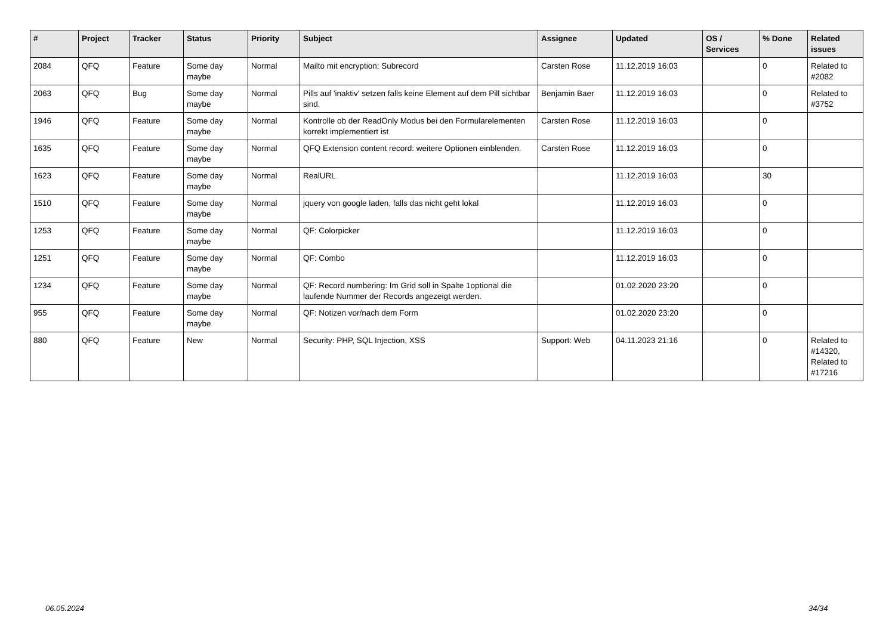| # | Project | Tracker | Status | Priority | Subject | Assignee | Updated | OS / Services | % Done | Related issues |
| --- | --- | --- | --- | --- | --- | --- | --- | --- | --- | --- |
| 2084 | QFQ | Feature | Some day maybe | Normal | Mailto mit encryption: Subrecord | Carsten Rose | 11.12.2019 16:03 | | 0 | Related to #2082 |
| 2063 | QFQ | Bug | Some day maybe | Normal | Pills auf 'inaktiv' setzen falls keine Element auf dem Pill sichtbar sind. | Benjamin Baer | 11.12.2019 16:03 | | 0 | Related to #3752 |
| 1946 | QFQ | Feature | Some day maybe | Normal | Kontrolle ob der ReadOnly Modus bei den Formularelementen korrekt implementiert ist | Carsten Rose | 11.12.2019 16:03 | | 0 | |
| 1635 | QFQ | Feature | Some day maybe | Normal | QFQ Extension content record: weitere Optionen einblenden. | Carsten Rose | 11.12.2019 16:03 | | 0 | |
| 1623 | QFQ | Feature | Some day maybe | Normal | RealURL | | 11.12.2019 16:03 | | 30 | |
| 1510 | QFQ | Feature | Some day maybe | Normal | jquery von google laden, falls das nicht geht lokal | | 11.12.2019 16:03 | | 0 | |
| 1253 | QFQ | Feature | Some day maybe | Normal | QF: Colorpicker | | 11.12.2019 16:03 | | 0 | |
| 1251 | QFQ | Feature | Some day maybe | Normal | QF: Combo | | 11.12.2019 16:03 | | 0 | |
| 1234 | QFQ | Feature | Some day maybe | Normal | QF: Record numbering: Im Grid soll in Spalte 1optional die laufende Nummer der Records angezeigt werden. | | 01.02.2020 23:20 | | 0 | |
| 955 | QFQ | Feature | Some day maybe | Normal | QF: Notizen vor/nach dem Form | | 01.02.2020 23:20 | | 0 | |
| 880 | QFQ | Feature | New | Normal | Security: PHP, SQL Injection, XSS | Support: Web | 04.11.2023 21:16 | | 0 | Related to #14320, Related to #17216 |
06.05.2024 34/34